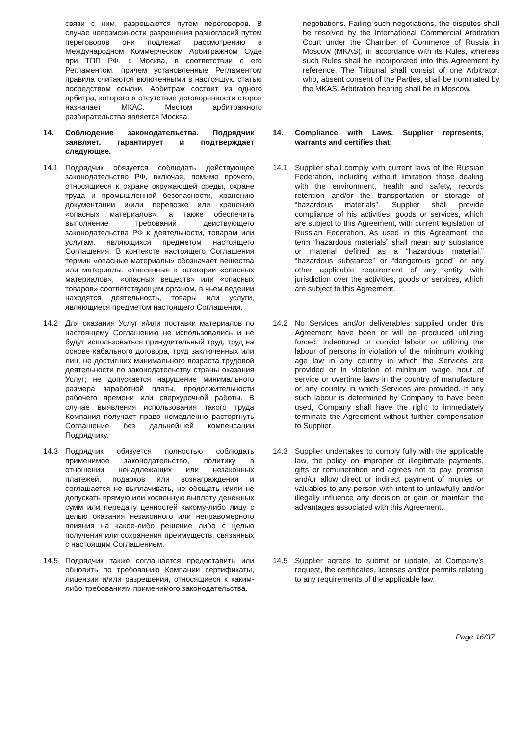связи с ним, разрешаются путем переговоров. В случае невозможности разрешения разногласий путем переговоров они подлежат рассмотрению в Международном Коммерческом Арбитражном Суде при ТПП РФ, г. Москва, в соответствии с его Регламентом, причем установленные Регламентом правила считаются включенными в настоящую статью посредством ссылки. Арбитраж состоит из одного арбитра, которого в отсутствие договоренности сторон назначает МКАС. Местом арбитражного разбирательства является Москва.
negotiations. Failing such negotiations, the disputes shall be resolved by the International Commercial Arbitration Court under the Chamber of Commerce of Russia in Moscow (MKAS), in accordance with its Rules, whereas such Rules shall be incorporated into this Agreement by reference. The Tribunal shall consist of one Arbitrator, who, absent consent of the Parties, shall be nominated by the MKAS. Arbitration hearing shall be in Moscow.
14. Соблюдение законодательства. Подрядчик заявляет, гарантирует и подтверждает следующее.
14. Compliance with Laws. Supplier represents, warrants and certifies that:
14.1 Подрядчик обязуется соблюдать действующее законодательство РФ, включая, помимо прочего, относящиеся к охране окружающей среды, охране труда и промышленной безопасности, хранению документации и/или перевозке или хранению «опасных материалов», а также обеспечить выполнение требований действующего законодательства РФ к деятельности, товарам или услугам, являющихся предметом настоящего Соглашения. В контексте настоящего Соглашения термин «опасные материалы» обозначает вещества или материалы, отнесенные к категории «опасных материалов», «опасных веществ» или «опасных товаров» соответствующим органом, в чьем ведении находятся деятельность, товары или услуги, являющиеся предметом настоящего Соглашения.
14.1 Supplier shall comply with current laws of the Russian Federation, including without limitation those dealing with the environment, health and safety, records retention and/or the transportation or storage of “hazardous materials”. Supplier shall provide compliance of his activities, goods or services, which are subject to this Agreement, with current legislation of Russian Federation. As used in this Agreement, the term “hazardous materials” shall mean any substance or material defined as a “hazardous material,” “hazardous substance” or “dangerous good” or any other applicable requirement of any entity with jurisdiction over the activities, goods or services, which are subject to this Agreement.
14.2 Для оказания Услуг и/или поставки материалов по настоящему Соглашению не использовались и не будут использоваться принудительный труд, труд на основе кабального договора, труд заключенных или лиц, не достигших минимального возраста трудовой деятельности по законодательству страны оказания Услуг; не допускается нарушение минимального размера заработной платы, продолжительности рабочего времени или сверхурочной работы. В случае выявления использования такого труда Компания получает право немедленно расторгнуть Соглашение без дальнейшей компенсации Подрядчику.
14.2 No Services and/or deliverables supplied under this Agreement have been or will be produced utilizing forced, indentured or convict labour or utilizing the labour of persons in violation of the minimum working age law in any country in which the Services are provided or in violation of minimum wage, hour of service or overtime laws in the country of manufacture or any country in which Services are provided. If any such labour is determined by Company to have been used, Company shall have the right to immediately terminate the Agreement without further compensation to Supplier.
14.3 Подрядчик обязуется полностью соблюдать применимое законодательство, политику в отношении ненадлежащих или незаконных платежей, подарков или вознаграждения и соглашается не выплачивать, не обещать и/или не допускать прямую или косвенную выплату денежных сумм или передачу ценностей какому-либо лицу с целью оказания незаконного или неправомерного влияния на какое-либо решение либо с целью получения или сохранения преимуществ, связанных с настоящим Соглашением.
14.3 Supplier undertakes to comply fully with the applicable law, the policy on improper or illegitimate payments, gifts or remuneration and agrees not to pay, promise and/or allow direct or indirect payment of monies or valuables to any person with intent to unlawfully and/or illegally influence any decision or gain or maintain the advantages associated with this Agreement.
14.5 Подрядчик также соглашается предоставить или обновить по требованию Компании сертификаты, лицензии и/или разрешения, относящиеся к каким-либо требованиям применимого законодательства.
14.5 Supplier agrees to submit or update, at Company’s request, the certificates, licenses and/or permits relating to any requirements of the applicable law.
Page 16/37